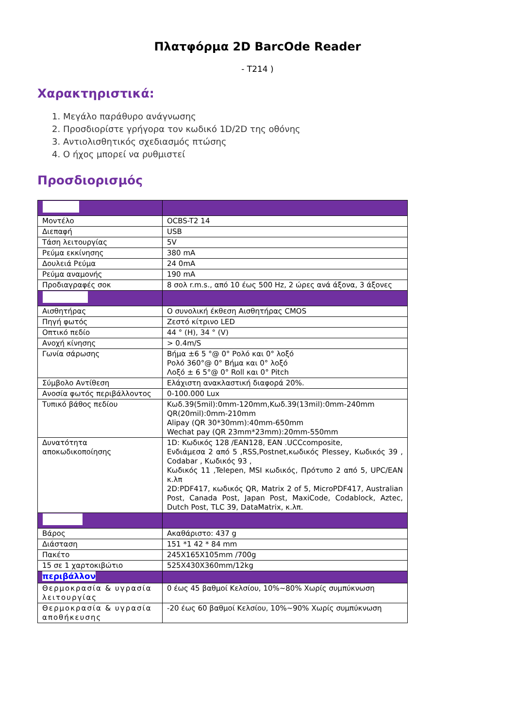Πλατφόρμα 2D BarcOde Reader
- T214 )
Χαρακτηριστικά:
1. Μεγάλο παράθυρο ανάγνωσης
2. Προσδιορίστε γρήγορα τον κωδικό 1D/2D της οθόνης
3. Αντιολισθητικός σχεδιασμός πτώσης
4. Ο ήχος μπορεί να ρυθμιστεί
Προσδιορισμός
| Μοντέλο | OCBS-T2 14 |
| Διεπαφή | USB |
| Τάση λειτουργίας | 5V |
| Ρεύμα εκκίνησης | 380 mA |
| Δουλειά Ρεύμα | 24 0mA |
| Ρεύμα αναμονής | 190 mA |
| Προδιαγραφές σοκ | 8 σολ r.m.s., από 10 έως 500 Hz, 2 ώρες ανά άξονα, 3 άξονες |
| Αισθητήρας | Ο συνολική έκθεση Αισθητήρας CMOS |
| Πηγή φωτός | Ζεστό κίτρινο LED |
| Οπτικό πεδίο | 44 ° (H), 34 ° (V) |
| Ανοχή κίνησης | > 0.4m/S |
| Γωνία σάρωσης | Βήμα ±6 5 °@ 0° Ρολό και 0° λοξό Ρολό 360°@ 0° Βήμα και 0° λοξό Λοξό ± 6 5°@ 0° Roll και 0° Pitch |
| Σύμβολο Αντίθεση | Ελάχιστη ανακλαστική διαφορά 20%. |
| Ανοσία φωτός περιβάλλοντος | 0-100.000 Lux |
| Τυπικό βάθος πεδίου | Κωδ.39(5mil):0mm-120mm,Κωδ.39(13mil):0mm-240mm QR(20mil):0mm-210mm Alipay (QR 30*30mm):40mm-650mm Wechat pay (QR 23mm*23mm):20mm-550mm |
| Δυνατότητα αποκωδικοποίησης | 1D: Κωδικός 128 /EAN128, EAN .UCCcomposite, Ενδιάμεσα 2 από 5 ,RSS,Postnet,κωδικός Plessey, Κωδικός 39 , Codabar , Κωδικός 93 , Κωδικός 11 ,Telepen, MSI κωδικός, Πρότυπο 2 από 5, UPC/EAN κ.λπ 2D:PDF417, κωδικός QR, Matrix 2 of 5, MicroPDF417, Australian Post, Canada Post, Japan Post, MaxiCode, Codablock, Aztec, Dutch Post, TLC 39, DataMatrix, κ.λπ. |
| Βάρος | Ακαθάριστο: 437 g |
| Διάσταση | 151 *1 42 * 84 mm |
| Πακέτο | 245X165X105mm /700g |
| 15 σε 1 χαρτοκιβώτιο | 525X430X360mm/12kg |
| περιβάλλον | |
| Θερμοκρασία & υγρασία λειτουργίας | 0 έως 45 βαθμοί Κελσίου, 10%~80% Χωρίς συμπύκνωση |
| Θερμοκρασία & υγρασία αποθήκευσης | -20 έως 60 βαθμοί Κελσίου, 10%~90% Χωρίς συμπύκνωση |